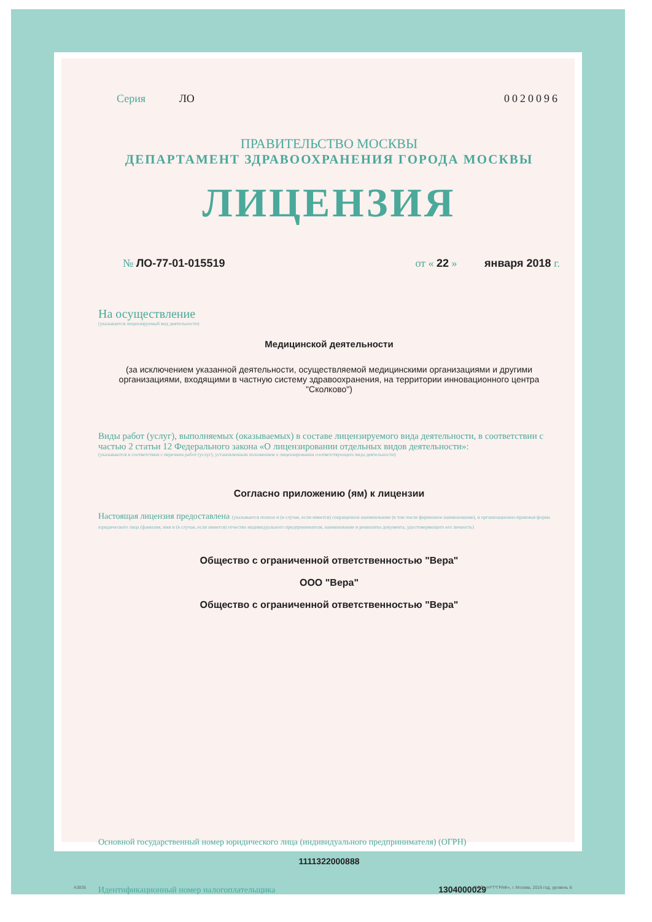Серия ЛО 0020096
ПРАВИТЕЛЬСТВО МОСКВЫ
ДЕПАРТАМЕНТ ЗДРАВООХРАНЕНИЯ ГОРОДА МОСКВЫ
ЛИЦЕНЗИЯ
№ ЛО-77-01-015519 от « 22 » января 2018 г.
На осуществление
(указывается лицензируемый вид деятельности)
Медицинской деятельности
(за исключением указанной деятельности, осуществляемой медицинскими организациями и другими организациями, входящими в частную систему здравоохранения, на территории инновационного центра "Сколково")
Виды работ (услуг), выполняемых (оказываемых) в составе лицензируемого вида деятельности, в соответствии с частью 2 статьи 12 Федерального закона «О лицензировании отдельных видов деятельности»:
(указываются в соответствии с перечнем работ (услуг), установленным положением о лицензировании соответствующего вида деятельности)
Согласно приложению (ям) к лицензии
Настоящая лицензия предоставлена (указывается полное и (в случае, если имеется) сокращенное наименование (в том числе фирменное наименование), и организационно-правовая форма юридического лица (фамилия, имя и (в случае, если имеется) отчество индивидуального предпринимателя, наименование и реквизиты документа, удостоверяющего его личность)
Общество с ограниченной ответственностью "Вера"
ООО "Вера"
Общество с ограниченной ответственностью "Вера"
Основной государственный номер юридического лица (индивидуального предпринимателя) (ОГРН)
1111322000888
Идентификационный номер налогоплательщика 1304000029
А3835 ООО «Н*Т*ГРАФ», г. Москва, 2016 год, уровень Б